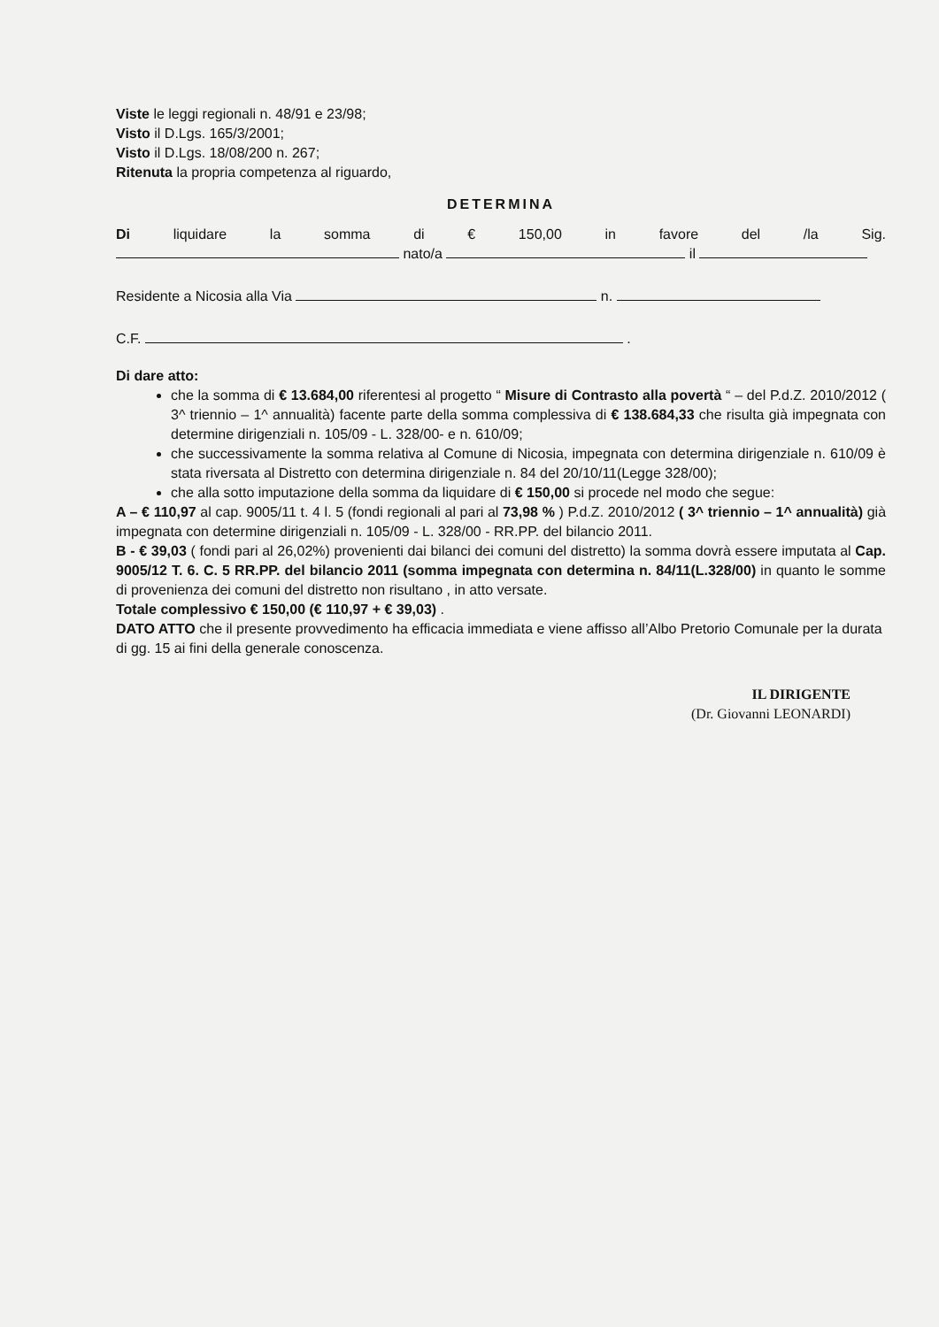Viste le leggi regionali n. 48/91 e 23/98;
Visto il D.Lgs. 165/3/2001;
Visto il D.Lgs. 18/08/200 n. 267;
Ritenuta la propria competenza al riguardo,
DETERMINA
Di liquidare la somma di € 150,00 in favore del /la Sig.
nato/a il
Residente a Nicosia alla Via n.
C.F. .
Di dare atto:
che la somma di € 13.684,00 riferentesi al progetto “ Misure di Contrasto alla povertà “ – del P.d.Z. 2010/2012 ( 3^ triennio – 1^ annualità) facente parte della somma complessiva di € 138.684,33 che risulta già impegnata con determine dirigenziali n. 105/09 - L. 328/00- e n. 610/09;
che successivamente la somma relativa al Comune di Nicosia, impegnata con determina dirigenziale n. 610/09 è stata riversata al Distretto con determina dirigenziale n. 84 del 20/10/11(Legge 328/00);
che alla sotto imputazione della somma da liquidare di € 150,00 si procede nel modo che segue:
A – € 110,97 al cap. 9005/11 t. 4 l. 5 (fondi regionali al pari al 73,98 % ) P.d.Z. 2010/2012 ( 3^ triennio – 1^ annualità) già impegnata con determine dirigenziali n. 105/09 - L. 328/00 - RR.PP. del bilancio 2011.
B - € 39,03 ( fondi pari al 26,02%) provenienti dai bilanci dei comuni del distretto) la somma dovrà essere imputata al Cap. 9005/12 T. 6. C. 5 RR.PP. del bilancio 2011 (somma impegnata con determina n. 84/11(L.328/00) in quanto le somme di provenienza dei comuni del distretto non risultano , in atto versate.
Totale complessivo € 150,00 (€ 110,97 + € 39,03) .
DATO ATTO che il presente provvedimento ha efficacia immediata e viene affisso all’Albo Pretorio Comunale per la durata di gg. 15 ai fini della generale conoscenza.
IL DIRIGENTE
(Dr. Giovanni LEONARDI)